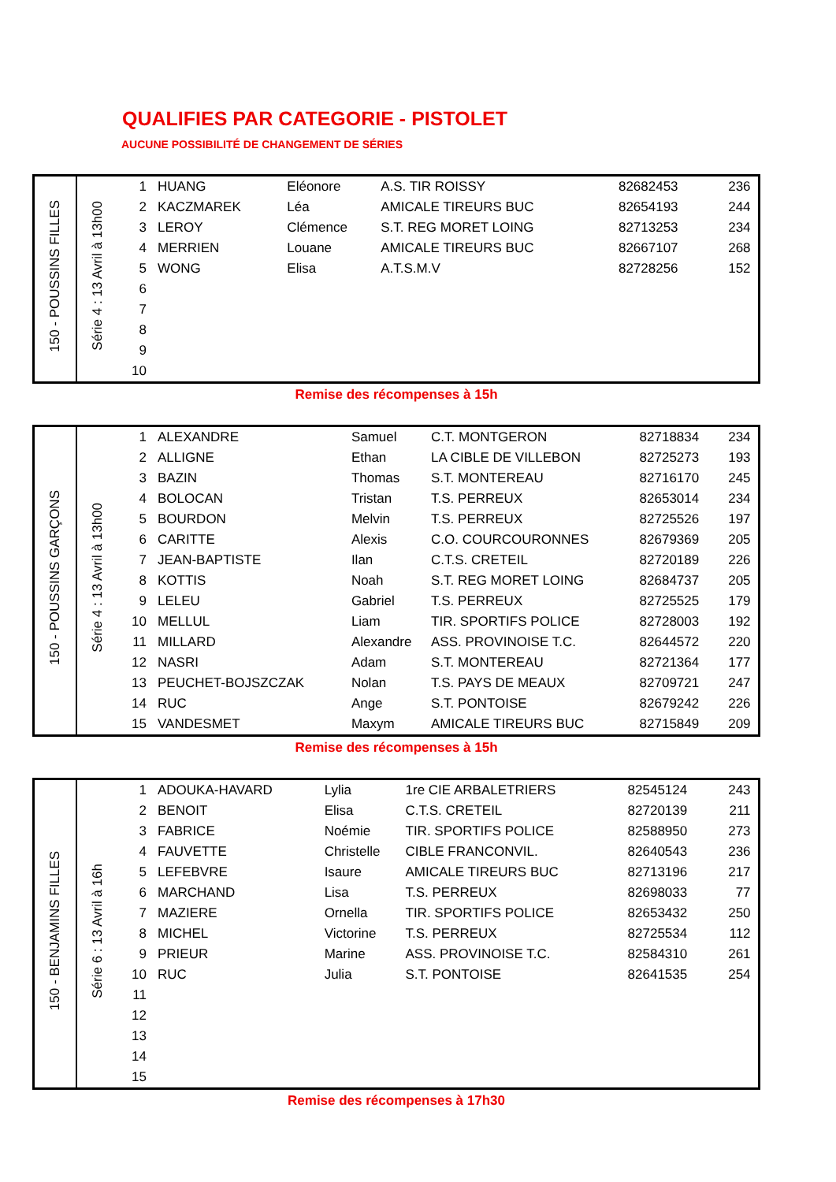QUALIFIES PAR CATEGORIE - PISTOLET
AUCUNE POSSIBILITÉ DE CHANGEMENT DE SÉRIES
| 150 - POUSSINS FILLES | Série 4 : 13 Avril à 13h00 | 1 | HUANG | Eléonore | A.S. TIR ROISSY | 82682453 | 236 |
| | | 2 | KACZMAREK | Léa | AMICALE TIREURS BUC | 82654193 | 244 |
| | | 3 | LEROY | Clémence | S.T. REG MORET LOING | 82713253 | 234 |
| | | 4 | MERRIEN | Louane | AMICALE TIREURS BUC | 82667107 | 268 |
| | | 5 | WONG | Elisa | A.T.S.M.V | 82728256 | 152 |
| | | 6 | | | | | |
| | | 7 | | | | | |
| | | 8 | | | | | |
| | | 9 | | | | | |
| | | 10 | | | | | |
Remise des récompenses à 15h
| 150 - POUSSINS GARÇONS | Série 4 : 13 Avril à 13h00 | 1 | ALEXANDRE | Samuel | C.T. MONTGERON | 82718834 | 234 |
| | | 2 | ALLIGNE | Ethan | LA CIBLE DE VILLEBON | 82725273 | 193 |
| | | 3 | BAZIN | Thomas | S.T. MONTEREAU | 82716170 | 245 |
| | | 4 | BOLOCAN | Tristan | T.S. PERREUX | 82653014 | 234 |
| | | 5 | BOURDON | Melvin | T.S. PERREUX | 82725526 | 197 |
| | | 6 | CARITTE | Alexis | C.O. COURCOURONNES | 82679369 | 205 |
| | | 7 | JEAN-BAPTISTE | Ilan | C.T.S. CRETEIL | 82720189 | 226 |
| | | 8 | KOTTIS | Noah | S.T. REG MORET LOING | 82684737 | 205 |
| | | 9 | LELEU | Gabriel | T.S. PERREUX | 82725525 | 179 |
| | | 10 | MELLUL | Liam | TIR. SPORTIFS POLICE | 82728003 | 192 |
| | | 11 | MILLARD | Alexandre | ASS. PROVINOISE T.C. | 82644572 | 220 |
| | | 12 | NASRI | Adam | S.T. MONTEREAU | 82721364 | 177 |
| | | 13 | PEUCHET-BOJSZCZAK | Nolan | T.S. PAYS DE MEAUX | 82709721 | 247 |
| | | 14 | RUC | Ange | S.T. PONTOISE | 82679242 | 226 |
| | | 15 | VANDESMET | Maxym | AMICALE TIREURS BUC | 82715849 | 209 |
Remise des récompenses à 15h
| 150 - BENJAMINS FILLES | Série 6 : 13 Avril à 16h | 1 | ADOUKA-HAVARD | Lylia | 1re CIE ARBALETRIERS | 82545124 | 243 |
| | | 2 | BENOIT | Elisa | C.T.S. CRETEIL | 82720139 | 211 |
| | | 3 | FABRICE | Noémie | TIR. SPORTIFS POLICE | 82588950 | 273 |
| | | 4 | FAUVETTE | Christelle | CIBLE FRANCONVIL. | 82640543 | 236 |
| | | 5 | LEFEBVRE | Isaure | AMICALE TIREURS BUC | 82713196 | 217 |
| | | 6 | MARCHAND | Lisa | T.S. PERREUX | 82698033 | 77 |
| | | 7 | MAZIERE | Ornella | TIR. SPORTIFS POLICE | 82653432 | 250 |
| | | 8 | MICHEL | Victorine | T.S. PERREUX | 82725534 | 112 |
| | | 9 | PRIEUR | Marine | ASS. PROVINOISE T.C. | 82584310 | 261 |
| | | 10 | RUC | Julia | S.T. PONTOISE | 82641535 | 254 |
| | | 11 | | | | | |
| | | 12 | | | | | |
| | | 13 | | | | | |
| | | 14 | | | | | |
| | | 15 | | | | | |
Remise des récompenses à 17h30